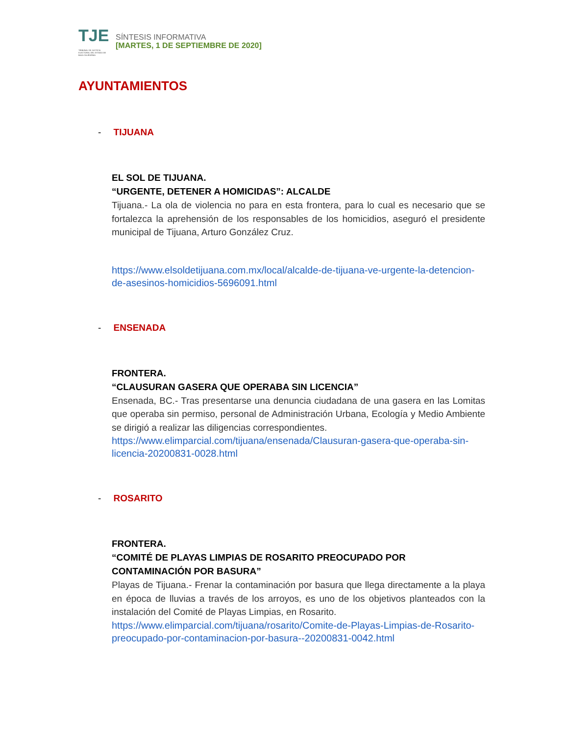TJE
TRIBUNAL DE JUSTICIA ELECTORAL DEL ESTADO DE BAJA CALIFORNIA
SÍNTESIS INFORMATIVA
[MARTES, 1 DE SEPTIEMBRE DE 2020]
AYUNTAMIENTOS
- TIJUANA
EL SOL DE TIJUANA.
“URGENTE, DETENER A HOMICIDAS”: ALCALDE
Tijuana.- La ola de violencia no para en esta frontera, para lo cual es necesario que se fortalezca la aprehensión de los responsables de los homicidios, aseguró el presidente municipal de Tijuana, Arturo González Cruz.
https://www.elsoldetijuana.com.mx/local/alcalde-de-tijuana-ve-urgente-la-detencion-de-asesinos-homicidios-5696091.html
- ENSENADA
FRONTERA.
“CLAUSURAN GASERA QUE OPERABA SIN LICENCIA”
Ensenada, BC.- Tras presentarse una denuncia ciudadana de una gasera en las Lomitas que operaba sin permiso, personal de Administración Urbana, Ecología y Medio Ambiente se dirigió a realizar las diligencias correspondientes.
https://www.elimparcial.com/tijuana/ensenada/Clausuran-gasera-que-operaba-sin-licencia-20200831-0028.html
- ROSARITO
FRONTERA.
“COMITÉ DE PLAYAS LIMPIAS DE ROSARITO PREOCUPADO POR CONTAMINACIÓN POR BASURA”
Playas de Tijuana.- Frenar la contaminación por basura que llega directamente a la playa en época de lluvias a través de los arroyos, es uno de los objetivos planteados con la instalación del Comité de Playas Limpias, en Rosarito.
https://www.elimparcial.com/tijuana/rosarito/Comite-de-Playas-Limpias-de-Rosarito-preocupado-por-contaminacion-por-basura--20200831-0042.html